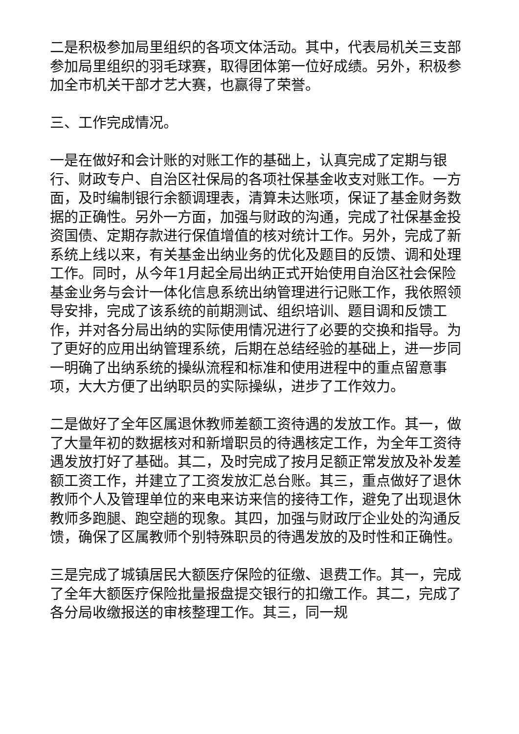二是积极参加局里组织的各项文体活动。其中，代表局机关三支部参加局里组织的羽毛球赛，取得团体第一位好成绩。另外，积极参加全市机关干部才艺大赛，也赢得了荣誉。
三、工作完成情况。
一是在做好和会计账的对账工作的基础上，认真完成了定期与银行、财政专户、自治区社保局的各项社保基金收支对账工作。一方面，及时编制银行余额调理表，清算未达账项，保证了基金财务数据的正确性。另外一方面，加强与财政的沟通，完成了社保基金投资国债、定期存款进行保值增值的核对统计工作。另外，完成了新系统上线以来，有关基金出纳业务的优化及题目的反馈、调和处理工作。同时，从今年1月起全局出纳正式开始使用自治区社会保险基金业务与会计一体化信息系统出纳管理进行记账工作，我依照领导安排，完成了该系统的前期测试、组织培训、题目调和反馈工作，并对各分局出纳的实际使用情况进行了必要的交换和指导。为了更好的应用出纳管理系统，后期在总结经验的基础上，进一步同一明确了出纳系统的操纵流程和标准和使用进程中的重点留意事项，大大方便了出纳职员的实际操纵，进步了工作效力。
二是做好了全年区属退休教师差额工资待遇的发放工作。其一，做了大量年初的数据核对和新增职员的待遇核定工作，为全年工资待遇发放打好了基础。其二，及时完成了按月足额正常发放及补发差额工资工作，并建立了工资发放汇总台账。其三，重点做好了退休教师个人及管理单位的来电来访来信的接待工作，避免了出现退休教师多跑腿、跑空趟的现象。其四，加强与财政厅企业处的沟通反馈，确保了区属教师个别特殊职员的待遇发放的及时性和正确性。
三是完成了城镇居民大额医疗保险的征缴、退费工作。其一，完成了全年大额医疗保险批量报盘提交银行的扣缴工作。其二，完成了各分局收缴报送的审核整理工作。其三，同一规